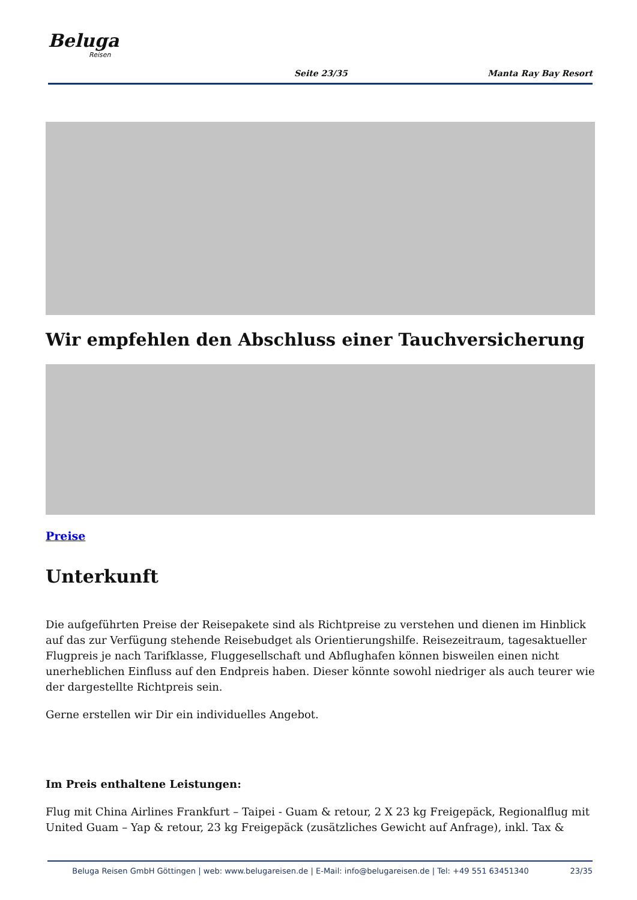Beluga
Reisen
Seite 23/35 Manta Ray Bay Resort
Wir empfehlen den Abschluss einer Tauchversicherung
Preise
Unterkunft
Die aufgeführten Preise der Reisepakete sind als Richtpreise zu verstehen und dienen im Hinblick auf das zur Verfügung stehende Reisebudget als Orientierungshilfe. Reisezeitraum, tagesaktueller Flugpreis je nach Tarifklasse, Fluggesellschaft und Abflughafen können bisweilen einen nicht unerheblichen Einfluss auf den Endpreis haben. Dieser könnte sowohl niedriger als auch teurer wie der dargestellte Richtpreis sein.
Gerne erstellen wir Dir ein individuelles Angebot.
Im Preis enthaltene Leistungen:
Flug mit China Airlines Frankfurt – Taipei - Guam & retour, 2 X 23 kg Freigepäck, Regionalflug mit United Guam – Yap & retour, 23 kg Freigepäck (zusätzliches Gewicht auf Anfrage), inkl. Tax &
Beluga Reisen GmbH Göttingen | web: www.belugareisen.de | E-Mail: info@belugareisen.de | Tel: +49 551 63451340 23/35